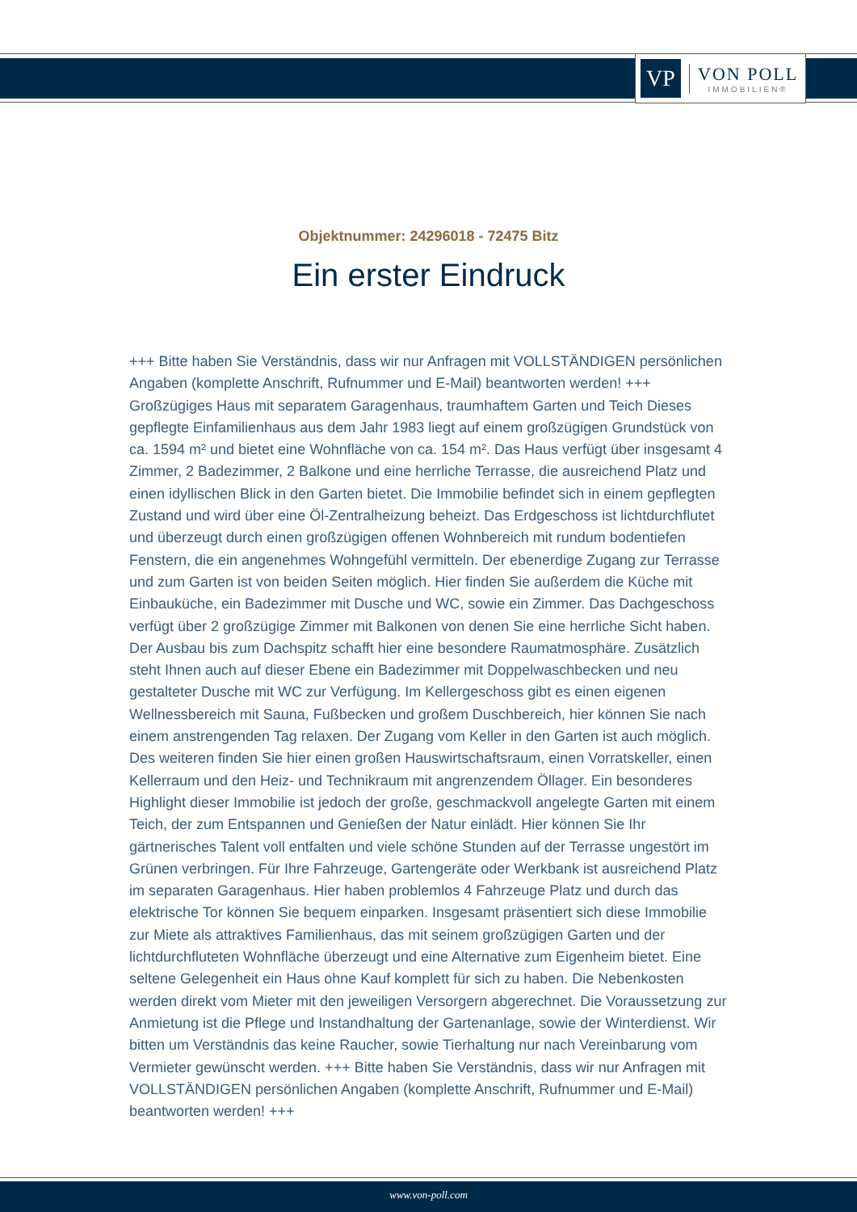VP
VON POLL
IMMOBILIEN®
Objektnummer: 24296018 - 72475 Bitz
Ein erster Eindruck
+++ Bitte haben Sie Verständnis, dass wir nur Anfragen mit VOLLSTÄNDIGEN persönlichen Angaben (komplette Anschrift, Rufnummer und E-Mail) beantworten werden! +++ Großzügiges Haus mit separatem Garagenhaus, traumhaftem Garten und Teich Dieses gepflegte Einfamilienhaus aus dem Jahr 1983 liegt auf einem großzügigen Grundstück von ca. 1594 m² und bietet eine Wohnfläche von ca. 154 m². Das Haus verfügt über insgesamt 4 Zimmer, 2 Badezimmer, 2 Balkone und eine herrliche Terrasse, die ausreichend Platz und einen idyllischen Blick in den Garten bietet. Die Immobilie befindet sich in einem gepflegten Zustand und wird über eine Öl-Zentralheizung beheizt. Das Erdgeschoss ist lichtdurchflutet und überzeugt durch einen großzügigen offenen Wohnbereich mit rundum bodentiefen Fenstern, die ein angenehmes Wohngefühl vermitteln. Der ebenerdige Zugang zur Terrasse und zum Garten ist von beiden Seiten möglich. Hier finden Sie außerdem die Küche mit Einbauküche, ein Badezimmer mit Dusche und WC, sowie ein Zimmer. Das Dachgeschoss verfügt über 2 großzügige Zimmer mit Balkonen von denen Sie eine herrliche Sicht haben. Der Ausbau bis zum Dachspitz schafft hier eine besondere Raumatmosphäre. Zusätzlich steht Ihnen auch auf dieser Ebene ein Badezimmer mit Doppelwaschbecken und neu gestalteter Dusche mit WC zur Verfügung. Im Kellergeschoss gibt es einen eigenen Wellnessbereich mit Sauna, Fußbecken und großem Duschbereich, hier können Sie nach einem anstrengenden Tag relaxen. Der Zugang vom Keller in den Garten ist auch möglich. Des weiteren finden Sie hier einen großen Hauswirtschaftsraum, einen Vorratskeller, einen Kellerraum und den Heiz- und Technikraum mit angrenzendem Öllager. Ein besonderes Highlight dieser Immobilie ist jedoch der große, geschmackvoll angelegte Garten mit einem Teich, der zum Entspannen und Genießen der Natur einlädt. Hier können Sie Ihr gärtnerisches Talent voll entfalten und viele schöne Stunden auf der Terrasse ungestört im Grünen verbringen. Für Ihre Fahrzeuge, Gartengeräte oder Werkbank ist ausreichend Platz im separaten Garagenhaus. Hier haben problemlos 4 Fahrzeuge Platz und durch das elektrische Tor können Sie bequem einparken. Insgesamt präsentiert sich diese Immobilie zur Miete als attraktives Familienhaus, das mit seinem großzügigen Garten und der lichtdurchfluteten Wohnfläche überzeugt und eine Alternative zum Eigenheim bietet. Eine seltene Gelegenheit ein Haus ohne Kauf komplett für sich zu haben. Die Nebenkosten werden direkt vom Mieter mit den jeweiligen Versorgern abgerechnet. Die Voraussetzung zur Anmietung ist die Pflege und Instandhaltung der Gartenanlage, sowie der Winterdienst. Wir bitten um Verständnis das keine Raucher, sowie Tierhaltung nur nach Vereinbarung vom Vermieter gewünscht werden. +++ Bitte haben Sie Verständnis, dass wir nur Anfragen mit VOLLSTÄNDIGEN persönlichen Angaben (komplette Anschrift, Rufnummer und E-Mail) beantworten werden! +++
www.von-poll.com